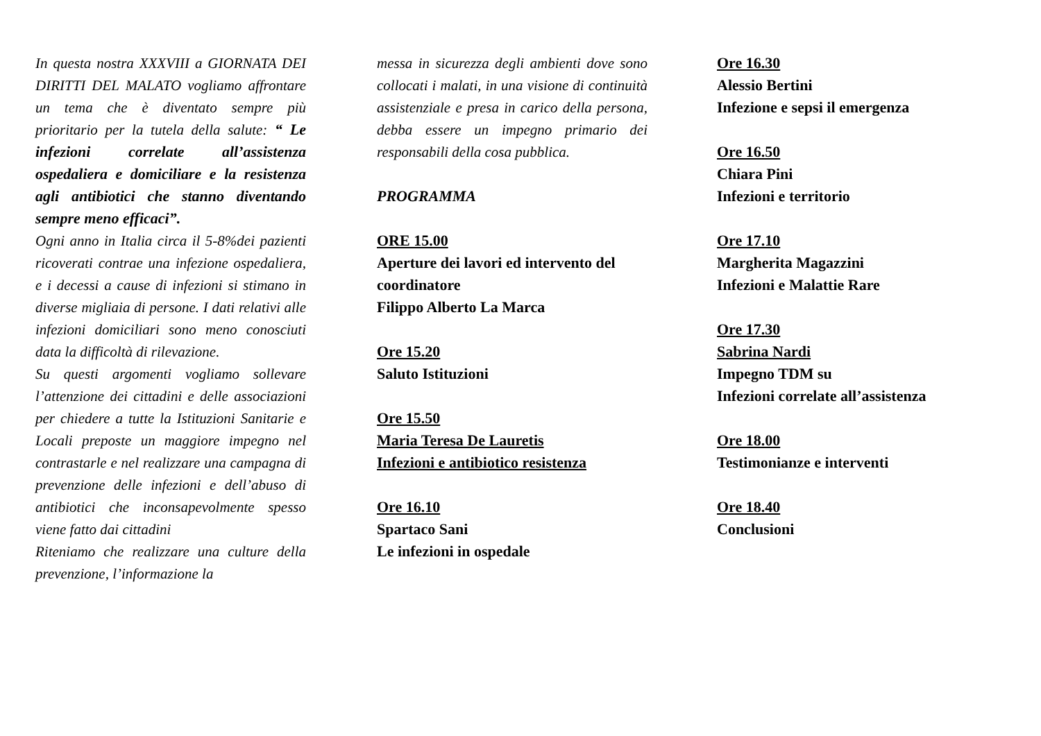In questa nostra XXXVIII a GIORNATA DEI DIRITTI DEL MALATO vogliamo affrontare un tema che è diventato sempre più prioritario per la tutela della salute: “ Le infezioni correlate all’assistenza ospedaliera e domiciliare e la resistenza agli antibiotici che stanno diventando sempre meno efficaci”.
Ogni anno in Italia circa il 5-8%dei pazienti ricoverati contrae una infezione ospedaliera, e i decessi a cause di infezioni si stimano in diverse migliaia di persone. I dati relativi alle infezioni domiciliari sono meno conosciuti data la difficoltà di rilevazione.
Su questi argomenti vogliamo sollevare l’attenzione dei cittadini e delle associazioni per chiedere a tutte la Istituzioni Sanitarie e Locali preposte un maggiore impegno nel contrastarle e nel realizzare una campagna di prevenzione delle infezioni e dell’abuso di antibiotici che inconsapevolmente spesso viene fatto dai cittadini
Riteniamo che realizzare una culture della prevenzione, l’informazione la
messa in sicurezza degli ambienti dove sono collocati i malati, in una visione di continuità assistenziale e presa in carico della persona, debba essere un impegno primario dei responsabili della cosa pubblica.
PROGRAMMA
ORE 15.00
Aperture dei lavori ed intervento del coordinatore
Filippo Alberto La Marca
Ore 15.20
Saluto Istituzioni
Ore 15.50
Maria Teresa De Lauretis
Infezioni e antibiotico resistenza
Ore 16.10
Spartaco Sani
Le infezioni in ospedale
Ore 16.30
Alessio Bertini
Infezione e sepsi il emergenza
Ore 16.50
Chiara Pini
Infezioni e territorio
Ore 17.10
Margherita Magazzini
Infezioni e Malattie Rare
Ore 17.30
Sabrina Nardi
Impegno TDM su
Infezioni correlate all’assistenza
Ore 18.00
Testimonianze e interventi
Ore 18.40
Conclusioni